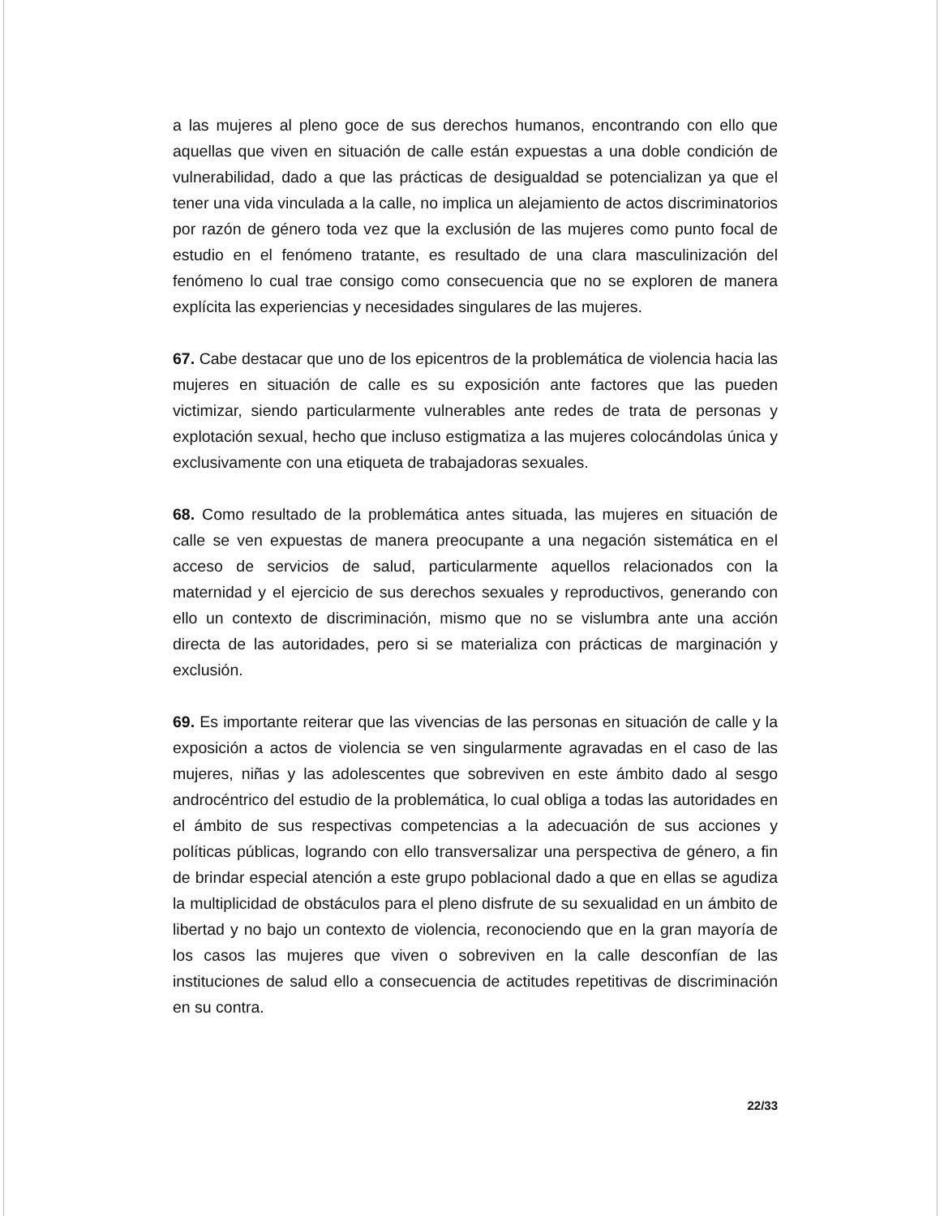a las mujeres al pleno goce de sus derechos humanos, encontrando con ello que aquellas que viven en situación de calle están expuestas a una doble condición de vulnerabilidad, dado a que las prácticas de desigualdad se potencializan ya que el tener una vida vinculada a la calle, no implica un alejamiento de actos discriminatorios por razón de género toda vez que la exclusión de las mujeres como punto focal de estudio en el fenómeno tratante, es resultado de una clara masculinización del fenómeno lo cual trae consigo como consecuencia que no se exploren de manera explícita las experiencias y necesidades singulares de las mujeres.
67. Cabe destacar que uno de los epicentros de la problemática de violencia hacia las mujeres en situación de calle es su exposición ante factores que las pueden victimizar, siendo particularmente vulnerables ante redes de trata de personas y explotación sexual, hecho que incluso estigmatiza a las mujeres colocándolas única y exclusivamente con una etiqueta de trabajadoras sexuales.
68. Como resultado de la problemática antes situada, las mujeres en situación de calle se ven expuestas de manera preocupante a una negación sistemática en el acceso de servicios de salud, particularmente aquellos relacionados con la maternidad y el ejercicio de sus derechos sexuales y reproductivos, generando con ello un contexto de discriminación, mismo que no se vislumbra ante una acción directa de las autoridades, pero si se materializa con prácticas de marginación y exclusión.
69. Es importante reiterar que las vivencias de las personas en situación de calle y la exposición a actos de violencia se ven singularmente agravadas en el caso de las mujeres, niñas y las adolescentes que sobreviven en este ámbito dado al sesgo androcéntrico del estudio de la problemática, lo cual obliga a todas las autoridades en el ámbito de sus respectivas competencias a la adecuación de sus acciones y políticas públicas, logrando con ello transversalizar una perspectiva de género, a fin de brindar especial atención a este grupo poblacional dado a que en ellas se agudiza la multiplicidad de obstáculos para el pleno disfrute de su sexualidad en un ámbito de libertad y no bajo un contexto de violencia, reconociendo que en la gran mayoría de los casos las mujeres que viven o sobreviven en la calle desconfían de las instituciones de salud ello a consecuencia de actitudes repetitivas de discriminación en su contra.
22/33